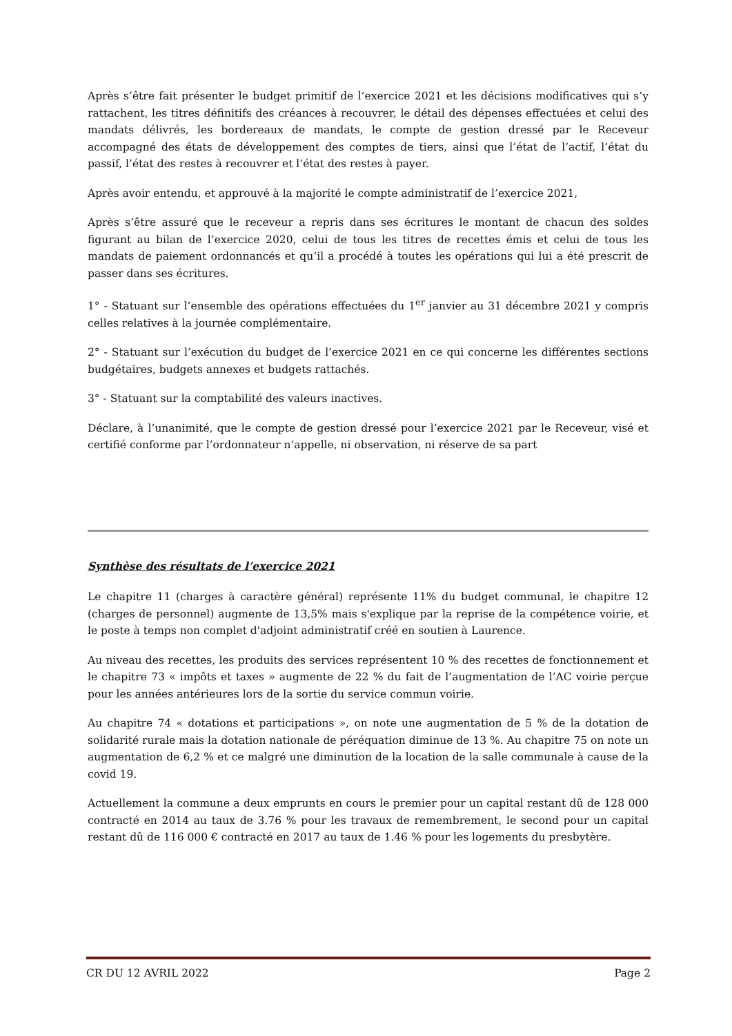Après s’être fait présenter le budget primitif de l’exercice 2021 et les décisions modificatives qui s’y rattachent, les titres définitifs des créances à recouvrer, le détail des dépenses effectuées et celui des mandats délivrés, les bordereaux de mandats, le compte de gestion dressé par le Receveur accompagné des états de développement des comptes de tiers, ainsi que l’état de l’actif, l’état du passif, l’état des restes à recouvrer et l’état des restes à payer.
Après avoir entendu, et approuvé à la majorité le compte administratif de l’exercice 2021,
Après s’être assuré que le receveur a repris dans ses écritures le montant de chacun des soldes figurant au bilan de l’exercice 2020, celui de tous les titres de recettes émis et celui de tous les mandats de paiement ordonnancés et qu’il a procédé à toutes les opérations qui lui a été prescrit de passer dans ses écritures.
1° - Statuant sur l’ensemble des opérations effectuées du 1<sup>er</sup> janvier au 31 décembre 2021 y compris celles relatives à la journée complémentaire.
2° - Statuant sur l’exécution du budget de l’exercice 2021 en ce qui concerne les différentes sections budgétaires, budgets annexes et budgets rattachés.
3° - Statuant sur la comptabilité des valeurs inactives.
Déclare, à l’unanimité, que le compte de gestion dressé pour l’exercice 2021 par le Receveur, visé et certifié conforme par l’ordonnateur n’appelle, ni observation, ni réserve de sa part
Synthèse des résultats de l’exercice 2021
Le chapitre 11 (charges à caractère général) représente 11% du budget communal, le chapitre 12 (charges de personnel) augmente de 13,5% mais s'explique par la reprise de la compétence voirie, et le poste à temps non complet d'adjoint administratif créé en soutien à Laurence.
Au niveau des recettes, les produits des services représentent 10 % des recettes de fonctionnement et le chapitre 73 « impôts et taxes » augmente de 22 % du fait de l’augmentation de l’AC voirie perçue pour les années antérieures lors de la sortie du service commun voirie.
Au chapitre 74 « dotations et participations », on note une augmentation de 5 % de la dotation de solidarité rurale mais la dotation nationale de péréquation diminue de 13 %. Au chapitre 75 on note un augmentation de 6,2 % et ce malgré une diminution de la location de la salle communale à cause de la covid 19.
Actuellement la commune a deux emprunts en cours le premier pour un capital restant dû de 128 000 contracté en 2014 au taux de 3.76 % pour les travaux de remembrement, le second pour un capital restant dû de 116 000 € contracté en 2017 au taux de 1.46 % pour les logements du presbytère.
CR DU 12 AVRIL 2022 Page 2